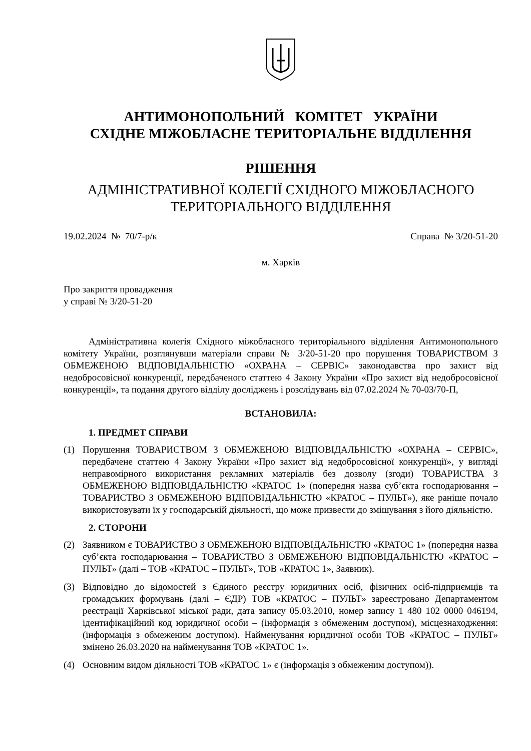АНТИМОНОПОЛЬНИЙ КОМІТЕТ УКРАЇНИ
СХІДНЕ МІЖОБЛАСНЕ ТЕРИТОРІАЛЬНЕ ВІДДІЛЕННЯ
РІШЕННЯ
АДМІНІСТРАТИВНОЇ КОЛЕГІЇ СХІДНОГО МІЖОБЛАСНОГО
ТЕРИТОРІАЛЬНОГО ВІДДІЛЕННЯ
19.02.2024 № 70/7-р/к Справа № 3/20-51-20
м. Харків
Про закриття провадження
у справі № 3/20-51-20
Адміністративна колегія Східного міжобласного територіального відділення Антимонопольного комітету України, розглянувши матеріали справи № 3/20-51-20 про порушення ТОВАРИСТВОМ З ОБМЕЖЕНОЮ ВІДПОВІДАЛЬНІСТЮ «ОХРАНА – СЕРВІС» законодавства про захист від недобросовісної конкуренції, передбаченого статтею 4 Закону України «Про захист від недобросовісної конкуренції», та подання другого відділу досліджень і розслідувань від 07.02.2024 № 70-03/70-П,
ВСТАНОВИЛА:
1. ПРЕДМЕТ СПРАВИ
(1) Порушення ТОВАРИСТВОМ З ОБМЕЖЕНОЮ ВІДПОВІДАЛЬНІСТЮ «ОХРАНА – СЕРВІС», передбачене статтею 4 Закону України «Про захист від недобросовісної конкуренції», у вигляді неправомірного використання рекламних матеріалів без дозволу (згоди) ТОВАРИСТВА З ОБМЕЖЕНОЮ ВІДПОВІДАЛЬНІСТЮ «КРАТОС 1» (попередня назва суб’єкта господарювання – ТОВАРИСТВО З ОБМЕЖЕНОЮ ВІДПОВІДАЛЬНІСТЮ «КРАТОС – ПУЛЬТ»), яке раніше почало використовувати їх у господарській діяльності, що може призвести до змішування з його діяльністю.
2. СТОРОНИ
(2) Заявником є ТОВАРИСТВО З ОБМЕЖЕНОЮ ВІДПОВІДАЛЬНІСТЮ «КРАТОС 1» (попередня назва суб’єкта господарювання – ТОВАРИСТВО З ОБМЕЖЕНОЮ ВІДПОВІДАЛЬНІСТЮ «КРАТОС – ПУЛЬТ» (далі – ТОВ «КРАТОС – ПУЛЬТ», ТОВ «КРАТОС 1», Заявник).
(3) Відповідно до відомостей з Єдиного реєстру юридичних осіб, фізичних осіб-підприємців та громадських формувань (далі – ЄДР) ТОВ «КРАТОС – ПУЛЬТ» зареєстровано Департаментом реєстрації Харківської міської ради, дата запису 05.03.2010, номер запису 1 480 102 0000 046194, ідентифікаційний код юридичної особи – (інформація з обмеженим доступом), місцезнаходження: (інформація з обмеженим доступом). Найменування юридичної особи ТОВ «КРАТОС – ПУЛЬТ» змінено 26.03.2020 на найменування ТОВ «КРАТОС 1».
(4) Основним видом діяльності ТОВ «КРАТОС 1» є (інформація з обмеженим доступом)).